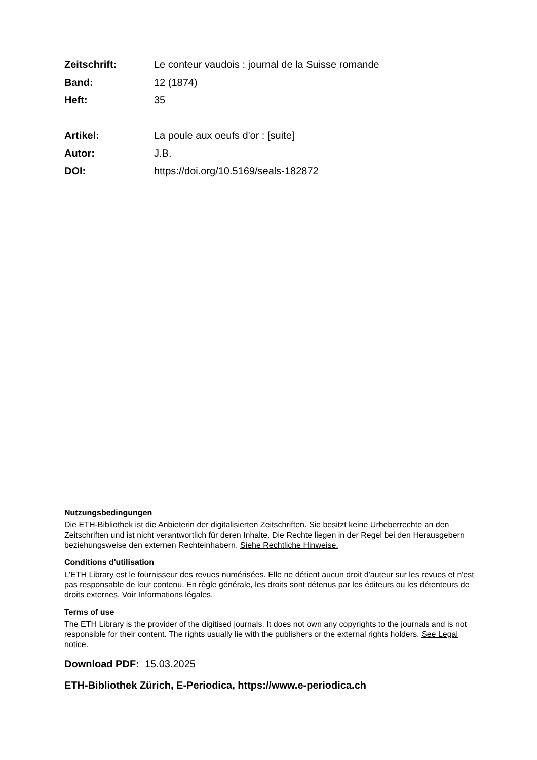Zeitschrift: Le conteur vaudois : journal de la Suisse romande
Band: 12 (1874)
Heft: 35
Artikel: La poule aux oeufs d'or : [suite]
Autor: J.B.
DOI: https://doi.org/10.5169/seals-182872
Nutzungsbedingungen
Die ETH-Bibliothek ist die Anbieterin der digitalisierten Zeitschriften. Sie besitzt keine Urheberrechte an den Zeitschriften und ist nicht verantwortlich für deren Inhalte. Die Rechte liegen in der Regel bei den Herausgebern beziehungsweise den externen Rechteinhabern. Siehe Rechtliche Hinweise.
Conditions d'utilisation
L'ETH Library est le fournisseur des revues numérisées. Elle ne détient aucun droit d'auteur sur les revues et n'est pas responsable de leur contenu. En règle générale, les droits sont détenus par les éditeurs ou les détenteurs de droits externes. Voir Informations légales.
Terms of use
The ETH Library is the provider of the digitised journals. It does not own any copyrights to the journals and is not responsible for their content. The rights usually lie with the publishers or the external rights holders. See Legal notice.
Download PDF: 15.03.2025
ETH-Bibliothek Zürich, E-Periodica, https://www.e-periodica.ch